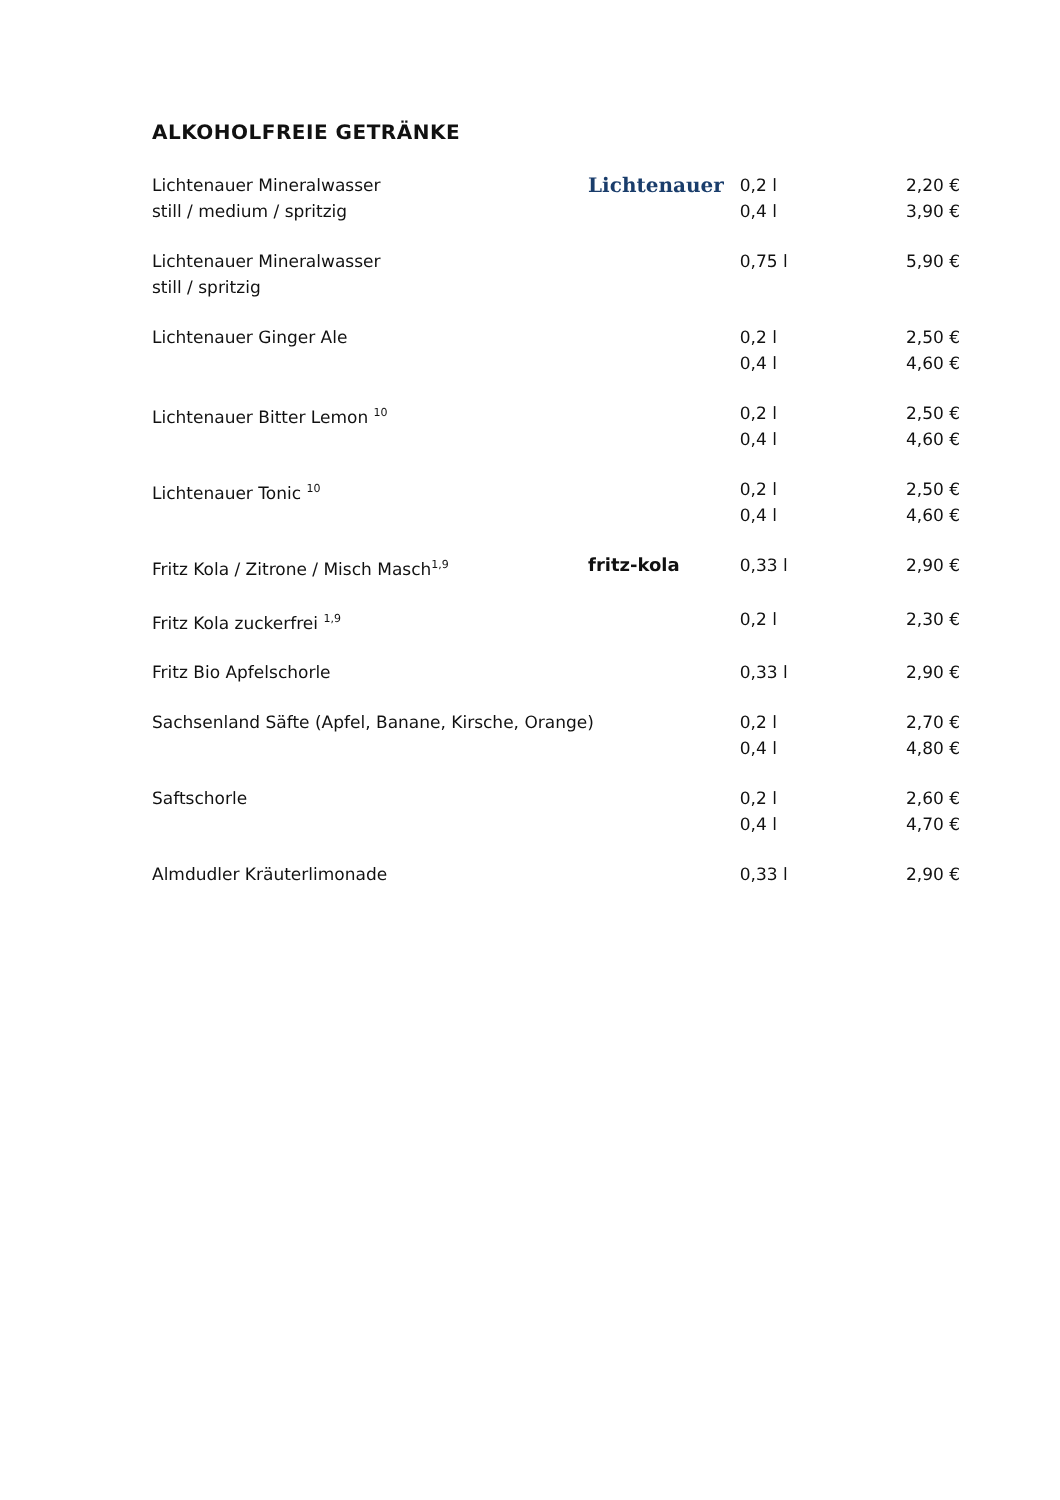ALKOHOLFREIE GETRÄNKE
| Lichtenauer Mineralwasser still / medium / spritzig | Lichtenauer | 0,2 l 0,4 l | 2,20 € 3,90 € |
| Lichtenauer Mineralwasser still / spritzig | | 0,75 l | 5,90 € |
| Lichtenauer Ginger Ale | | 0,2 l 0,4 l | 2,50 € 4,60 € |
| Lichtenauer Bitter Lemon <sup>10</sup> | | 0,2 l 0,4 l | 2,50 € 4,60 € |
| Lichtenauer Tonic <sup>10</sup> | | 0,2 l 0,4 l | 2,50 € 4,60 € |
| Fritz Kola / Zitrone / Misch Masch<sup>1,9</sup> | fritz-kola | 0,33 l | 2,90 € |
| Fritz Kola zuckerfrei <sup>1,9</sup> | | 0,2 l | 2,30 € |
| Fritz Bio Apfelschorle | | 0,33 l | 2,90 € |
| Sachsenland Säfte (Apfel, Banane, Kirsche, Orange) | | 0,2 l 0,4 l | 2,70 € 4,80 € |
| Saftschorle | | 0,2 l 0,4 l | 2,60 € 4,70 € |
| Almdudler Kräuterlimonade | | 0,33 l | 2,90 € |